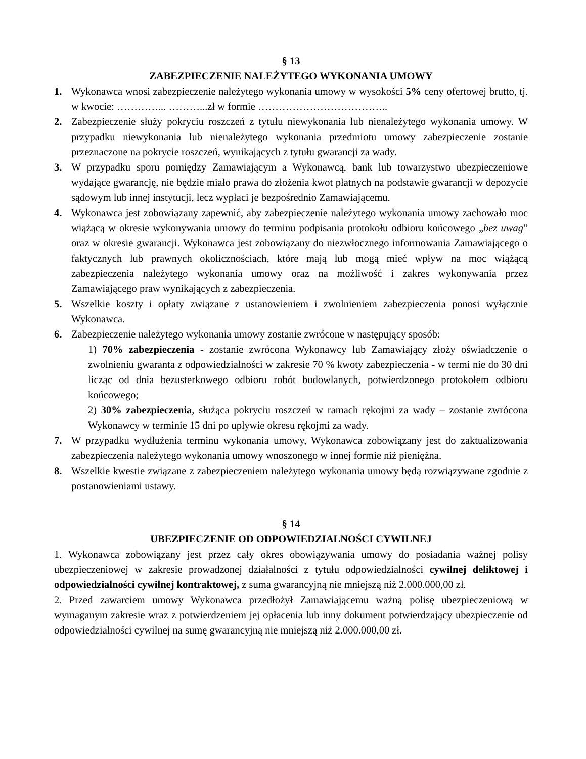§ 13
ZABEZPIECZENIE NALEŻYTEGO WYKONANIA UMOWY
1. Wykonawca wnosi zabezpieczenie należytego wykonania umowy w wysokości 5% ceny ofertowej brutto, tj. w kwocie: …………... ………...zł w formie ………………………………..
2. Zabezpieczenie służy pokryciu roszczeń z tytułu niewykonania lub nienależytego wykonania umowy. W przypadku niewykonania lub nienależytego wykonania przedmiotu umowy zabezpieczenie zostanie przeznaczone na pokrycie roszczeń, wynikających z tytułu gwarancji za wady.
3. W przypadku sporu pomiędzy Zamawiającym a Wykonawcą, bank lub towarzystwo ubezpieczeniowe wydające gwarancję, nie będzie miało prawa do złożenia kwot płatnych na podstawie gwarancji w depozycie sądowym lub innej instytucji, lecz wypłaci je bezpośrednio Zamawiającemu.
4. Wykonawca jest zobowiązany zapewnić, aby zabezpieczenie należytego wykonania umowy zachowało moc wiążącą w okresie wykonywania umowy do terminu podpisania protokołu odbioru końcowego „bez uwag” oraz w okresie gwarancji. Wykonawca jest zobowiązany do niezwłocznego informowania Zamawiającego o faktycznych lub prawnych okolicznościach, które mają lub mogą mieć wpływ na moc wiążącą zabezpieczenia należytego wykonania umowy oraz na możliwość i zakres wykonywania przez Zamawiającego praw wynikających z zabezpieczenia.
5. Wszelkie koszty i opłaty związane z ustanowieniem i zwolnieniem zabezpieczenia ponosi wyłącznie Wykonawca.
6. Zabezpieczenie należytego wykonania umowy zostanie zwrócone w następujący sposób:
1) 70% zabezpieczenia - zostanie zwrócona Wykonawcy lub Zamawiający złoży oświadczenie o zwolnieniu gwaranta z odpowiedzialności w zakresie 70 % kwoty zabezpieczenia - w termi nie do 30 dni licząc od dnia bezusterkowego odbioru robót budowlanych, potwierdzonego protokołem odbioru końcowego;
2) 30% zabezpieczenia, służąca pokryciu roszczeń w ramach rękojmi za wady – zostanie zwrócona Wykonawcy w terminie 15 dni po upływie okresu rękojmi za wady.
7. W przypadku wydłużenia terminu wykonania umowy, Wykonawca zobowiązany jest do zaktualizowania zabezpieczenia należytego wykonania umowy wnoszonego w innej formie niż pieniężna.
8. Wszelkie kwestie związane z zabezpieczeniem należytego wykonania umowy będą rozwiązywane zgodnie z postanowieniami ustawy.
§ 14
UBEZPIECZENIE OD ODPOWIEDZIALNOŚCI CYWILNEJ
1. Wykonawca zobowiązany jest przez cały okres obowiązywania umowy do posiadania ważnej polisy ubezpieczeniowej w zakresie prowadzonej działalności z tytułu odpowiedzialności cywilnej deliktowej i odpowiedzialności cywilnej kontraktowej, z suma gwarancyjną nie mniejszą niż 2.000.000,00 zł.
2. Przed zawarciem umowy Wykonawca przedłożył Zamawiającemu ważną polisę ubezpieczeniową w wymaganym zakresie wraz z potwierdzeniem jej opłacenia lub inny dokument potwierdzający ubezpieczenie od odpowiedzialności cywilnej na sumę gwarancyjną nie mniejszą niż 2.000.000,00 zł.